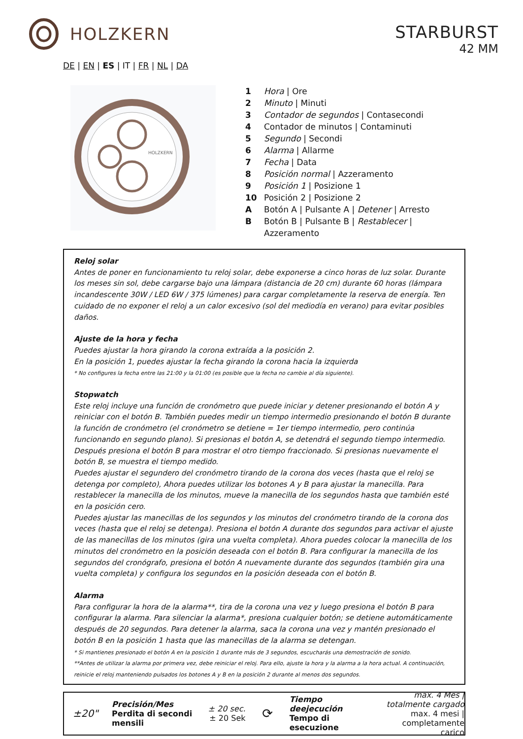HOLZKERN
STARBURST
42 MM
DE | EN | ES | IT | FR | NL | DA
HOLZKERN
1 Hora | Ore
2 Minuto | Minuti
3 Contador de segundos | Contasecondi
4 Contador de minutos | Contaminuti
5 Segundo | Secondi
6 Alarma | Allarme
7 Fecha | Data
8 Posición normal | Azzeramento
9 Posición 1 | Posizione 1
10 Posición 2 | Posizione 2
A Botón A | Pulsante A | Detener | Arresto
B Botón B | Pulsante B | Restablecer |
Azzeramento
Reloj solar
Antes de poner en funcionamiento tu reloj solar, debe exponerse a cinco horas de luz solar. Durante los meses sin sol, debe cargarse bajo una lámpara (distancia de 20 cm) durante 60 horas (lámpara incandescente 30W / LED 6W / 375 lúmenes) para cargar completamente la reserva de energía. Ten cuidado de no exponer el reloj a un calor excesivo (sol del mediodía en verano) para evitar posibles daños.
Ajuste de la hora y fecha
Puedes ajustar la hora girando la corona extraída a la posición 2.
En la posición 1, puedes ajustar la fecha girando la corona hacia la izquierda
* No configures la fecha entre las 21:00 y la 01:00 (es posible que la fecha no cambie al día siguiente).
Stopwatch
Este reloj incluye una función de cronómetro que puede iniciar y detener presionando el botón A y reiniciar con el botón B. También puedes medir un tiempo intermedio presionando el botón B durante la función de cronómetro (el cronómetro se detiene = 1er tiempo intermedio, pero continúa funcionando en segundo plano). Si presionas el botón A, se detendrá el segundo tiempo intermedio. Después presiona el botón B para mostrar el otro tiempo fraccionado. Si presionas nuevamente el botón B, se muestra el tiempo medido.
Puedes ajustar el segundero del cronómetro tirando de la corona dos veces (hasta que el reloj se detenga por completo), Ahora puedes utilizar los botones A y B para ajustar la manecilla. Para restablecer la manecilla de los minutos, mueve la manecilla de los segundos hasta que también esté en la posición cero.
Puedes ajustar las manecillas de los segundos y los minutos del cronómetro tirando de la corona dos veces (hasta que el reloj se detenga). Presiona el botón A durante dos segundos para activar el ajuste de las manecillas de los minutos (gira una vuelta completa). Ahora puedes colocar la manecilla de los minutos del cronómetro en la posición deseada con el botón B. Para configurar la manecilla de los segundos del cronógrafo, presiona el botón A nuevamente durante dos segundos (también gira una vuelta completa) y configura los segundos en la posición deseada con el botón B.
Alarma
Para configurar la hora de la alarma**, tira de la corona una vez y luego presiona el botón B para configurar la alarma. Para silenciar la alarma*, presiona cualquier botón; se detiene automáticamente después de 20 segundos. Para detener la alarma, saca la corona una vez y mantén presionado el botón B en la posición 1 hasta que las manecillas de la alarma se detengan.
* Si mantienes presionado el botón A en la posición 1 durante más de 3 segundos, escucharás una demostración de sonido.
**Antes de utilizar la alarma por primera vez, debe reiniciar el reloj. Para ello, ajuste la hora y la alarma a la hora actual. A continuación, reinicie el reloj manteniendo pulsados los botones A y B en la posición 2 durante al menos dos segundos.
±20"
Precisión/Mes
Perdita di secondi mensili
± 20 sec.
± 20 Sek
⟳
Tiempo deejecución
Tempo di esecuzione
max. 4 Mes | totalmente cargado
max. 4 mesi | completamente carico